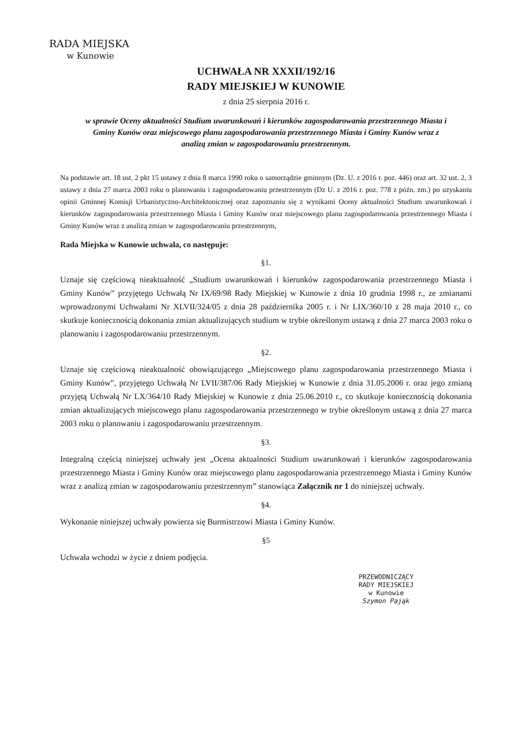RADA MIEJSKA
w Kunowie
UCHWAŁA NR XXXII/192/16
RADY MIEJSKIEJ W KUNOWIE
z dnia 25 sierpnia 2016 r.
w sprawie Oceny aktualności Studium uwarunkowań i kierunków zagospodarowania przestrzennego Miasta i Gminy Kunów oraz miejscowego planu zagospodarowania przestrzennego Miasta i Gminy Kunów wraz z analizą zmian w zagospodarowaniu przestrzennym.
Na podstawie art. 18 ust. 2 pkt 15 ustawy z dnia 8 marca 1990 roku o samorządzie gminnym (Dz. U. z 2016 r. poz. 446) oraz art. 32 ust. 2, 3 ustawy z dnia 27 marca 2003 roku o planowaniu i zagospodarowaniu przestrzennym (Dz U. z 2016 r. poz. 778 z późn. zm.) po uzyskaniu opinii Gminnej Komisji Urbanistyczno-Architektonicznej oraz zapoznaniu się z wynikami Oceny aktualności Studium uwarunkowań i kierunków zagospodarowania przestrzennego Miasta i Gminy Kunów oraz miejscowego planu zagospodarowania przestrzennego Miasta i Gminy Kunów wraz z analizą zmian w zagospodarowaniu przestrzennym,
Rada Miejska w Kunowie uchwala, co następuje:
§1.
Uznaje się częściową nieaktualność „Studium uwarunkowań i kierunków zagospodarowania przestrzennego Miasta i Gminy Kunów” przyjętego Uchwałą Nr IX/69/98 Rady Miejskiej w Kunowie z dnia 10 grudnia 1998 r., ze zmianami wprowadzonymi Uchwałami Nr XLVII/324/05 z dnia 28 października 2005 r. i Nr LIX/360/10 z 28 maja 2010 r., co skutkuje koniecznością dokonania zmian aktualizujących studium w trybie określonym ustawą z dnia 27 marca 2003 roku o planowaniu i zagospodarowaniu przestrzennym.
§2.
Uznaje się częściową nieaktualność obowiązującego „Miejscowego planu zagospodarowania przestrzennego Miasta i Gminy Kunów”, przyjętego Uchwałą Nr LVII/387/06 Rady Miejskiej w Kunowie z dnia 31.05.2006 r. oraz jego zmianą przyjętą Uchwałą Nr LX/364/10 Rady Miejskiej w Kunowie z dnia 25.06.2010 r., co skutkuje koniecznością dokonania zmian aktualizujących miejscowego planu zagospodarowania przestrzennego w trybie określonym ustawą z dnia 27 marca 2003 roku o planowaniu i zagospodarowaniu przestrzennym.
§3.
Integralną częścią niniejszej uchwały jest „Ocena aktualności Studium uwarunkowań i kierunków zagospodarowania przestrzennego Miasta i Gminy Kunów oraz miejscowego planu zagospodarowania przestrzennego Miasta i Gminy Kunów wraz z analizą zmian w zagospodarowaniu przestrzennym” stanowiąca Załącznik nr 1 do niniejszej uchwały.
§4.
Wykonanie niniejszej uchwały powierza się Burmistrzowi Miasta i Gminy Kunów.
§5
Uchwała wchodzi w życie z dniem podjęcia.
PRZEWODNICZĄCY
RADY MIEJSKIEJ
w Kunowie
Szymon Pająk